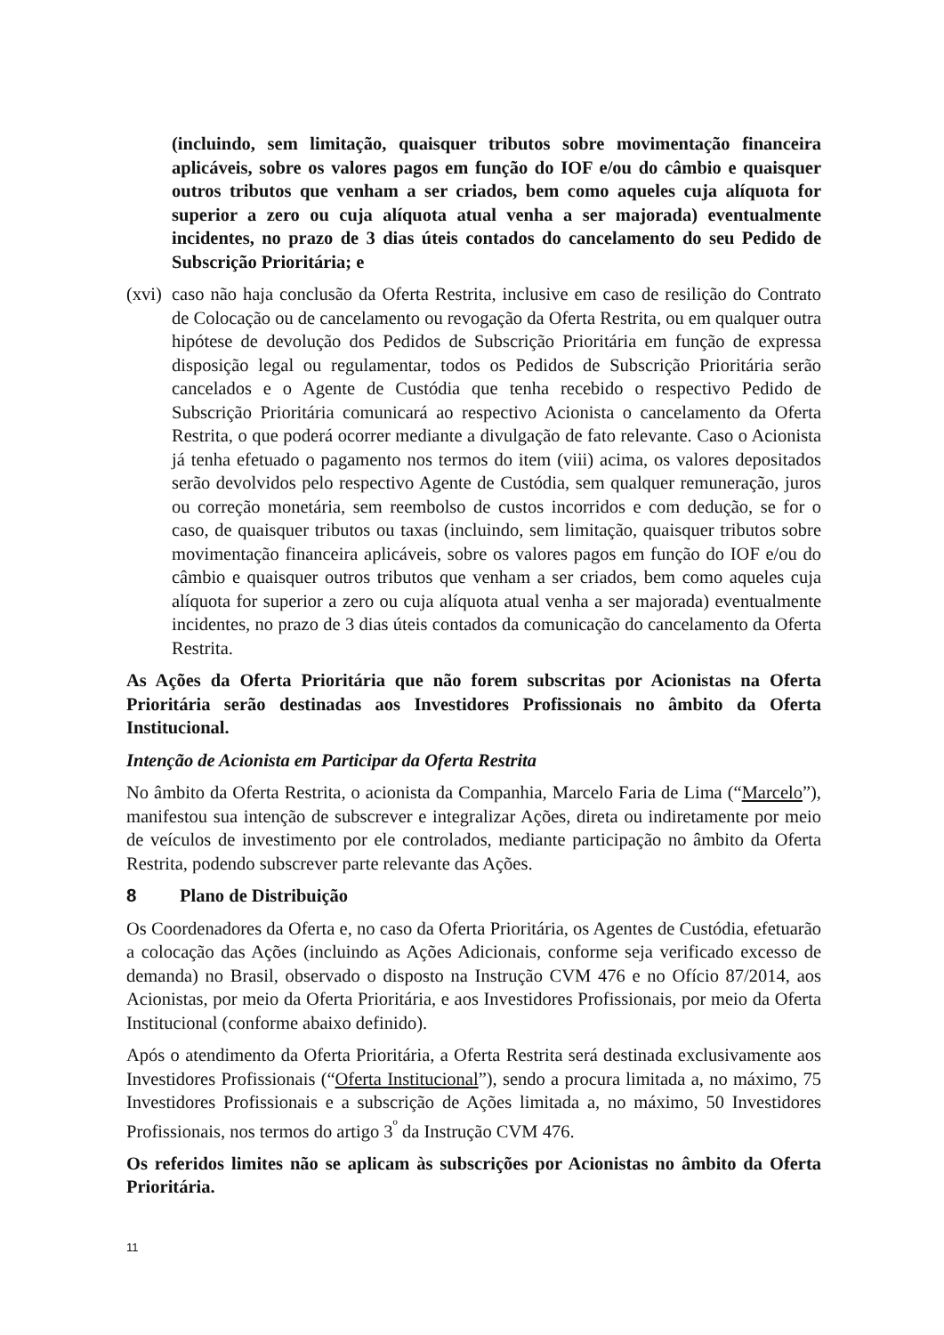(incluindo, sem limitação, quaisquer tributos sobre movimentação financeira aplicáveis, sobre os valores pagos em função do IOF e/ou do câmbio e quaisquer outros tributos que venham a ser criados, bem como aqueles cuja alíquota for superior a zero ou cuja alíquota atual venha a ser majorada) eventualmente incidentes, no prazo de 3 dias úteis contados do cancelamento do seu Pedido de Subscrição Prioritária; e
(xvi)
caso não haja conclusão da Oferta Restrita, inclusive em caso de resilição do Contrato de Colocação ou de cancelamento ou revogação da Oferta Restrita, ou em qualquer outra hipótese de devolução dos Pedidos de Subscrição Prioritária em função de expressa disposição legal ou regulamentar, todos os Pedidos de Subscrição Prioritária serão cancelados e o Agente de Custódia que tenha recebido o respectivo Pedido de Subscrição Prioritária comunicará ao respectivo Acionista o cancelamento da Oferta Restrita, o que poderá ocorrer mediante a divulgação de fato relevante. Caso o Acionista já tenha efetuado o pagamento nos termos do item (viii) acima, os valores depositados serão devolvidos pelo respectivo Agente de Custódia, sem qualquer remuneração, juros ou correção monetária, sem reembolso de custos incorridos e com dedução, se for o caso, de quaisquer tributos ou taxas (incluindo, sem limitação, quaisquer tributos sobre movimentação financeira aplicáveis, sobre os valores pagos em função do IOF e/ou do câmbio e quaisquer outros tributos que venham a ser criados, bem como aqueles cuja alíquota for superior a zero ou cuja alíquota atual venha a ser majorada) eventualmente incidentes, no prazo de 3 dias úteis contados da comunicação do cancelamento da Oferta Restrita.
As Ações da Oferta Prioritária que não forem subscritas por Acionistas na Oferta Prioritária serão destinadas aos Investidores Profissionais no âmbito da Oferta Institucional.
Intenção de Acionista em Participar da Oferta Restrita
No âmbito da Oferta Restrita, o acionista da Companhia, Marcelo Faria de Lima (“Marcelo”), manifestou sua intenção de subscrever e integralizar Ações, direta ou indiretamente por meio de veículos de investimento por ele controlados, mediante participação no âmbito da Oferta Restrita, podendo subscrever parte relevante das Ações.
8 Plano de Distribuição
Os Coordenadores da Oferta e, no caso da Oferta Prioritária, os Agentes de Custódia, efetuarão a colocação das Ações (incluindo as Ações Adicionais, conforme seja verificado excesso de demanda) no Brasil, observado o disposto na Instrução CVM 476 e no Ofício 87/2014, aos Acionistas, por meio da Oferta Prioritária, e aos Investidores Profissionais, por meio da Oferta Institucional (conforme abaixo definido).
Após o atendimento da Oferta Prioritária, a Oferta Restrita será destinada exclusivamente aos Investidores Profissionais (“Oferta Institucional”), sendo a procura limitada a, no máximo, 75 Investidores Profissionais e a subscrição de Ações limitada a, no máximo, 50 Investidores Profissionais, nos termos do artigo 3<sup>º</sup> da Instrução CVM 476.
Os referidos limites não se aplicam às subscrições por Acionistas no âmbito da Oferta Prioritária.
11